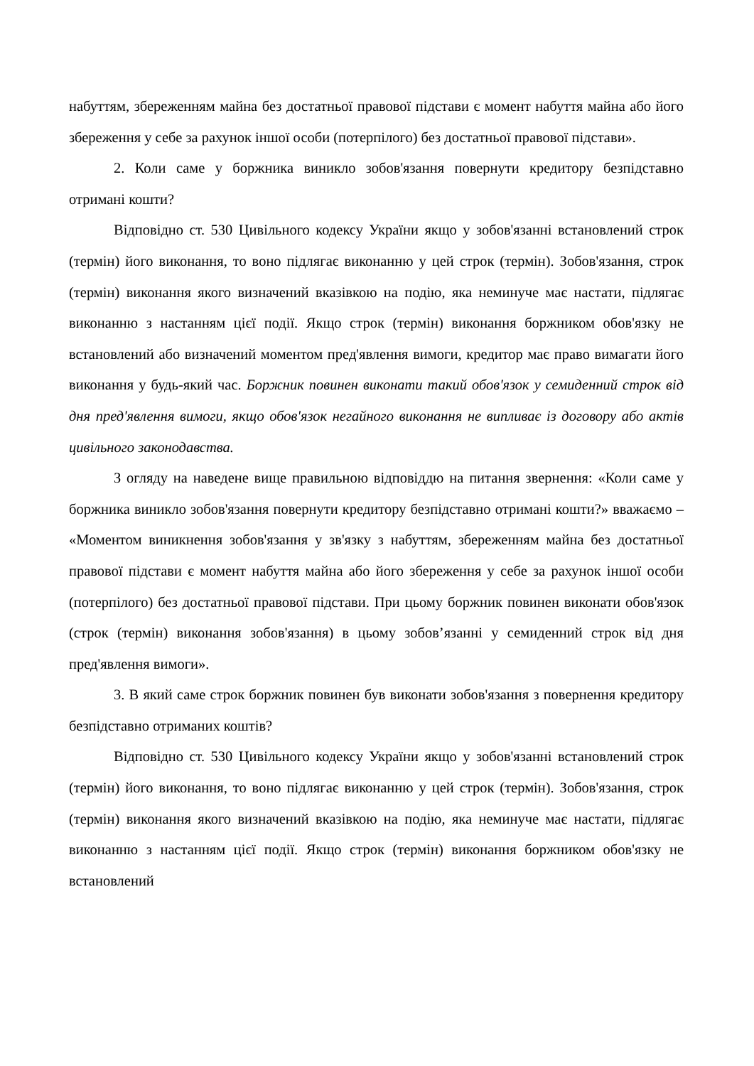набуттям, збереженням майна без достатньої правової підстави є момент набуття майна або його збереження у себе за рахунок іншої особи (потерпілого) без достатньої правової підстави».
2. Коли саме у боржника виникло зобов'язання повернути кредитору безпідставно отримані кошти?
Відповідно ст. 530 Цивільного кодексу України якщо у зобов'язанні встановлений строк (термін) його виконання, то воно підлягає виконанню у цей строк (термін). Зобов'язання, строк (термін) виконання якого визначений вказівкою на подію, яка неминуче має настати, підлягає виконанню з настанням цієї події. Якщо строк (термін) виконання боржником обов'язку не встановлений або визначений моментом пред'явлення вимоги, кредитор має право вимагати його виконання у будь-який час. Боржник повинен виконати такий обов'язок у семиденний строк від дня пред'явлення вимоги, якщо обов'язок негайного виконання не випливає із договору або актів цивільного законодавства.
З огляду на наведене вище правильною відповіддю на питання звернення: «Коли саме у боржника виникло зобов'язання повернути кредитору безпідставно отримані кошти?» вважаємо – «Моментом виникнення зобов'язання у зв'язку з набуттям, збереженням майна без достатньої правової підстави є момент набуття майна або його збереження у себе за рахунок іншої особи (потерпілого) без достатньої правової підстави. При цьому боржник повинен виконати обов'язок (строк (термін) виконання зобов'язання) в цьому зобов’язанні у семиденний строк від дня пред'явлення вимоги».
3. В який саме строк боржник повинен був виконати зобов'язання з повернення кредитору безпідставно отриманих коштів?
Відповідно ст. 530 Цивільного кодексу України якщо у зобов'язанні встановлений строк (термін) його виконання, то воно підлягає виконанню у цей строк (термін). Зобов'язання, строк (термін) виконання якого визначений вказівкою на подію, яка неминуче має настати, підлягає виконанню з настанням цієї події. Якщо строк (термін) виконання боржником обов'язку не встановлений